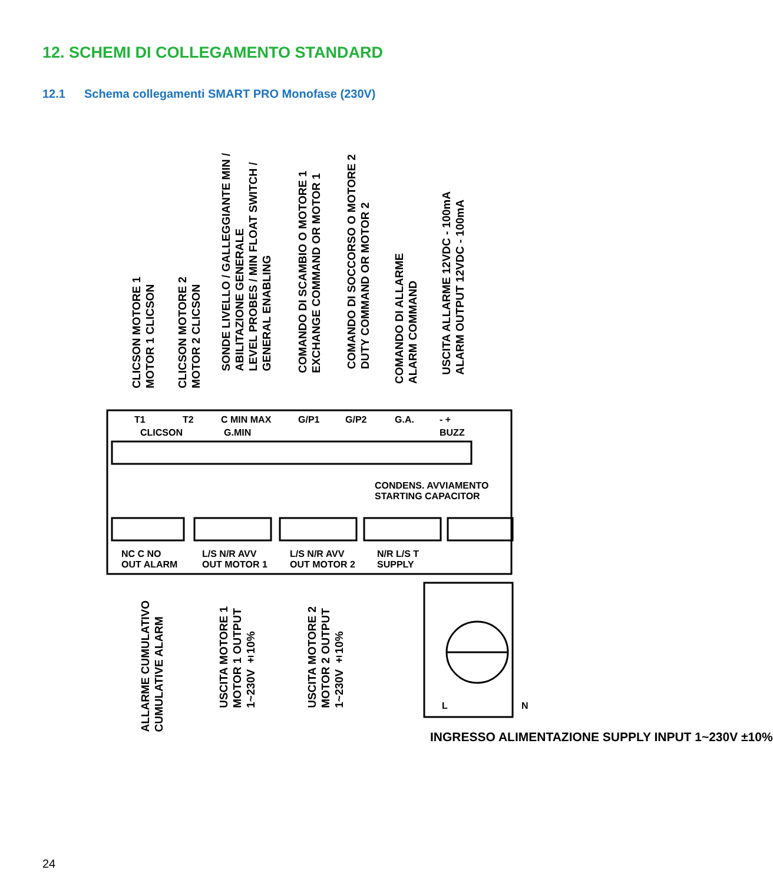12. SCHEMI DI COLLEGAMENTO STANDARD
12.1 Schema collegamenti SMART PRO Monofase (230V)
CLICSON MOTORE 1
MOTOR 1 CLICSON
CLICSON MOTORE 2
MOTOR 2 CLICSON
SONDE LIVELLO / GALLEGGIANTE MIN /
ABILITAZIONE GENERALE
LEVEL PROBES / MIN FLOAT SWITCH /
GENERAL ENABLING
COMANDO DI SCAMBIO O MOTORE 1
EXCHANGE COMMAND OR MOTOR 1
COMANDO DI SOCCORSO O MOTORE 2
DUTY COMMAND OR MOTOR 2
COMANDO DI ALLARME
ALARM COMMAND
USCITA ALLARME 12VDC - 100mA
ALARM OUTPUT 12VDC - 100mA
T1 T2 C MIN MAX G/P1 G/P2 G.A. - +
CLICSON G.MIN BUZZ
CONDENS. AVVIAMENTO
STARTING CAPACITOR
NC C NO
OUT ALARM
L/S N/R AVV
OUT MOTOR 1
L/S N/R AVV
OUT MOTOR 2
N/R L/S T
SUPPLY
ALLARME CUMULATIVO
CUMULATIVE ALARM
USCITA MOTORE 1
MOTOR 1 OUTPUT
1~230V ±10%
USCITA MOTORE 2
MOTOR 2 OUTPUT
1~230V ±10%
L N
INGRESSO ALIMENTAZIONE SUPPLY INPUT 1~230V ±10%
24